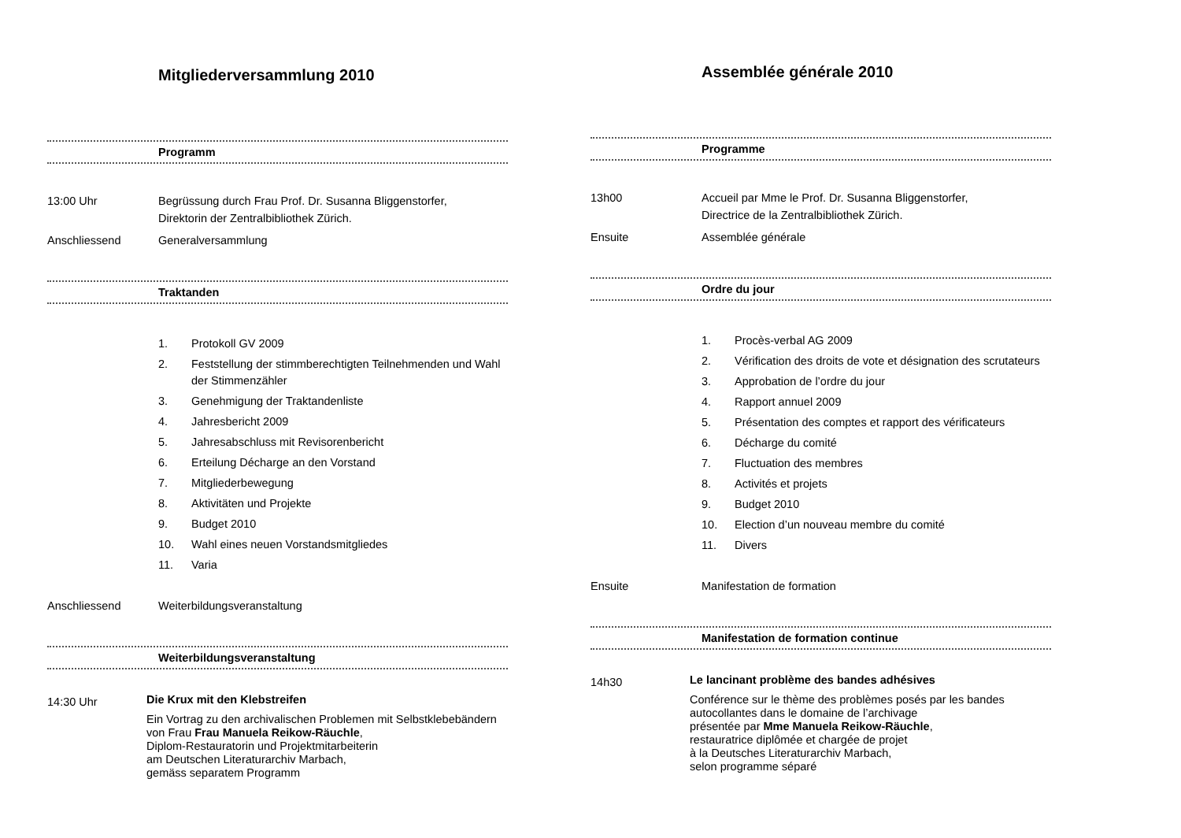Mitgliederversammlung 2010
Programm
13:00 Uhr Begrüssung durch Frau Prof. Dr. Susanna Bliggenstorfer,
Direktorin der Zentralbibliothek Zürich.
Anschliessend Generalversammlung
Traktanden
1. Protokoll GV 2009
2. Feststellung der stimmberechtigten Teilnehmenden und Wahl der Stimmenzähler
3. Genehmigung der Traktandenliste
4. Jahresbericht 2009
5. Jahresabschluss mit Revisorenbericht
6. Erteilung Décharge an den Vorstand
7. Mitgliederbewegung
8. Aktivitäten und Projekte
9. Budget 2010
10. Wahl eines neuen Vorstandsmitgliedes
11. Varia
Anschliessend Weiterbildungsveranstaltung
Weiterbildungsveranstaltung
14:30 Uhr
Die Krux mit den Klebstreifen
Ein Vortrag zu den archivalischen Problemen mit Selbstklebebändern
von Frau Frau Manuela Reikow-Räuchle,
Diplom-Restauratorin und Projektmitarbeiterin
am Deutschen Literaturarchiv Marbach,
gemäss separatem Programm
Assemblée générale 2010
Programme
13h00 Accueil par Mme le Prof. Dr. Susanna Bliggenstorfer,
Directrice de la Zentralbibliothek Zürich.
Ensuite Assemblée générale
Ordre du jour
1. Procès-verbal AG 2009
2. Vérification des droits de vote et désignation des scrutateurs
3. Approbation de l’ordre du jour
4. Rapport annuel 2009
5. Présentation des comptes et rapport des vérificateurs
6. Décharge du comité
7. Fluctuation des membres
8. Activités et projets
9. Budget 2010
10. Election d’un nouveau membre du comité
11. Divers
Ensuite Manifestation de formation
Manifestation de formation continue
14h30
Le lancinant problème des bandes adhésives
Conférence sur le thème des problèmes posés par les bandes autocollantes dans le domaine de l’archivage
présentée par Mme Manuela Reikow-Räuchle,
restauratrice diplômée et chargée de projet
à la Deutsches Literaturarchiv Marbach,
selon programme séparé